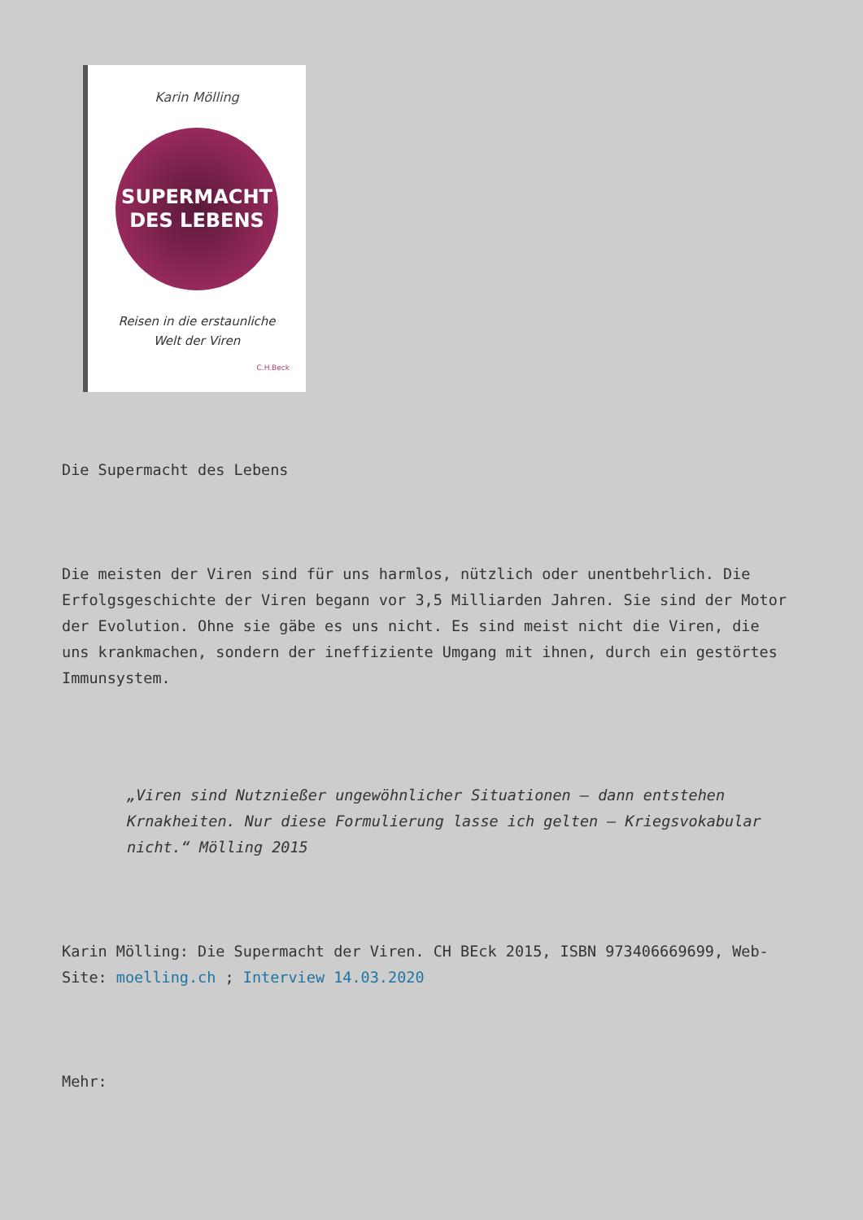Karin Mölling
SUPERMACHT
DES LEBENS
Reisen in die erstaunliche
Welt der Viren
C.H.Beck
Die Supermacht des Lebens
Die meisten der Viren sind für uns harmlos, nützlich oder unentbehrlich. Die Erfolgsgeschichte der Viren begann vor 3,5 Milliarden Jahren. Sie sind der Motor der Evolution. Ohne sie gäbe es uns nicht. Es sind meist nicht die Viren, die uns krankmachen, sondern der ineffiziente Umgang mit ihnen, durch ein gestörtes Immunsystem.
„Viren sind Nutznießer ungewöhnlicher Situationen – dann entstehen Krnakheiten. Nur diese Formulierung lasse ich gelten – Kriegsvokabular nicht.“ Mölling 2015
Karin Mölling: Die Supermacht der Viren. CH BEck 2015, ISBN 973406669699, Web-Site: moelling.ch ; Interview 14.03.2020
Mehr: